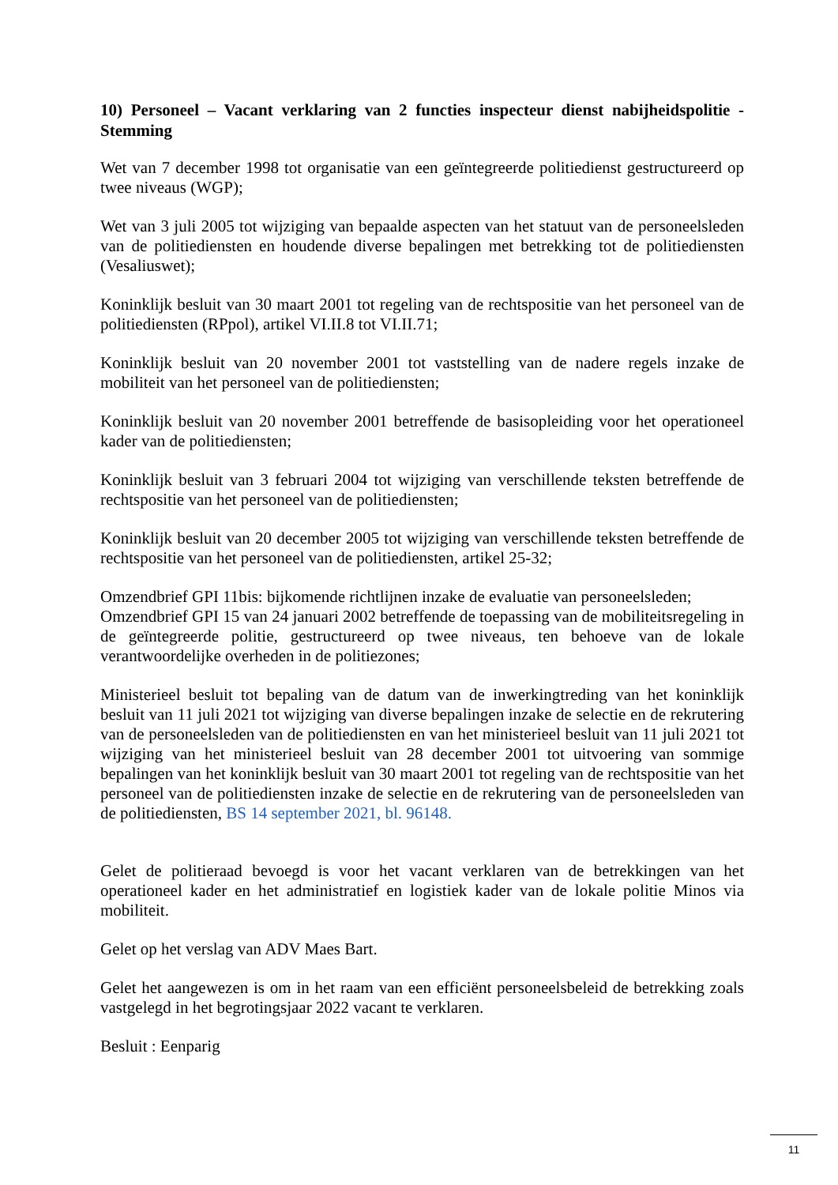10) Personeel – Vacant verklaring van 2 functies inspecteur dienst nabijheidspolitie - Stemming
Wet van 7 december 1998 tot organisatie van een geïntegreerde politiedienst gestructureerd op twee niveaus (WGP);
Wet van 3 juli 2005 tot wijziging van bepaalde aspecten van het statuut van de personeelsleden van de politiediensten en houdende diverse bepalingen met betrekking tot de politiediensten (Vesaliuswet);
Koninklijk besluit van 30 maart 2001 tot regeling van de rechtspositie van het personeel van de politiediensten (RPpol), artikel VI.II.8 tot VI.II.71;
Koninklijk besluit van 20 november 2001 tot vaststelling van de nadere regels inzake de mobiliteit van het personeel van de politiediensten;
Koninklijk besluit van 20 november 2001 betreffende de basisopleiding voor het operationeel kader van de politiediensten;
Koninklijk besluit van 3 februari 2004 tot wijziging van verschillende teksten betreffende de rechtspositie van het personeel van de politiediensten;
Koninklijk besluit van 20 december 2005 tot wijziging van verschillende teksten betreffende de rechtspositie van het personeel van de politiediensten, artikel 25-32;
Omzendbrief GPI 11bis: bijkomende richtlijnen inzake de evaluatie van personeelsleden;
Omzendbrief GPI 15 van 24 januari 2002 betreffende de toepassing van de mobiliteitsregeling in de geïntegreerde politie, gestructureerd op twee niveaus, ten behoeve van de lokale verantwoordelijke overheden in de politiezones;
Ministerieel besluit tot bepaling van de datum van de inwerkingtreding van het koninklijk besluit van 11 juli 2021 tot wijziging van diverse bepalingen inzake de selectie en de rekrutering van de personeelsleden van de politiediensten en van het ministerieel besluit van 11 juli 2021 tot wijziging van het ministerieel besluit van 28 december 2001 tot uitvoering van sommige bepalingen van het koninklijk besluit van 30 maart 2001 tot regeling van de rechtspositie van het personeel van de politiediensten inzake de selectie en de rekrutering van de personeelsleden van de politiediensten, BS 14 september 2021, bl. 96148.
Gelet de politieraad bevoegd is voor het vacant verklaren van de betrekkingen van het operationeel kader en het administratief en logistiek kader van de lokale politie Minos via mobiliteit.
Gelet op het verslag van ADV Maes Bart.
Gelet het aangewezen is om in het raam van een efficiënt personeelsbeleid de betrekking zoals vastgelegd in het begrotingsjaar 2022 vacant te verklaren.
Besluit : Eenparig
11